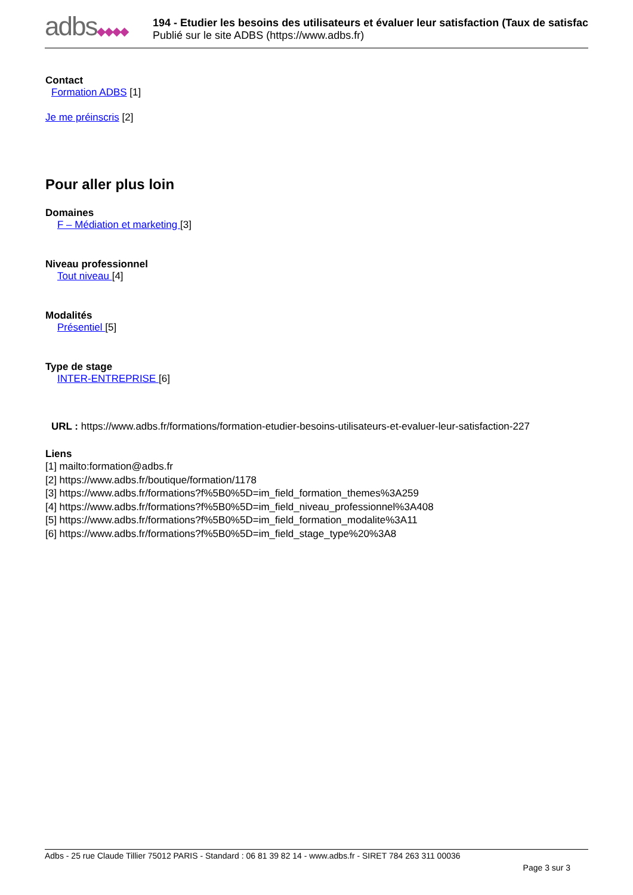adbs◆◆◆◆
194 - Etudier les besoins des utilisateurs et évaluer leur satisfaction (Taux de satisfac
Publié sur le site ADBS (https://www.adbs.fr)
Contact
Formation ADBS [1]
Je me préinscris [2]
Pour aller plus loin
Domaines
F – Médiation et marketing [3]
Niveau professionnel
Tout niveau [4]
Modalités
Présentiel [5]
Type de stage
INTER-ENTREPRISE [6]
URL : https://www.adbs.fr/formations/formation-etudier-besoins-utilisateurs-et-evaluer-leur-satisfaction-227
Liens
[1] mailto:formation@adbs.fr
[2] https://www.adbs.fr/boutique/formation/1178
[3] https://www.adbs.fr/formations?f%5B0%5D=im_field_formation_themes%3A259
[4] https://www.adbs.fr/formations?f%5B0%5D=im_field_niveau_professionnel%3A408
[5] https://www.adbs.fr/formations?f%5B0%5D=im_field_formation_modalite%3A11
[6] https://www.adbs.fr/formations?f%5B0%5D=im_field_stage_type%20%3A8
Adbs - 25 rue Claude Tillier 75012 PARIS - Standard : 06 81 39 82 14 - www.adbs.fr - SIRET 784 263 311 00036
Page 3 sur 3